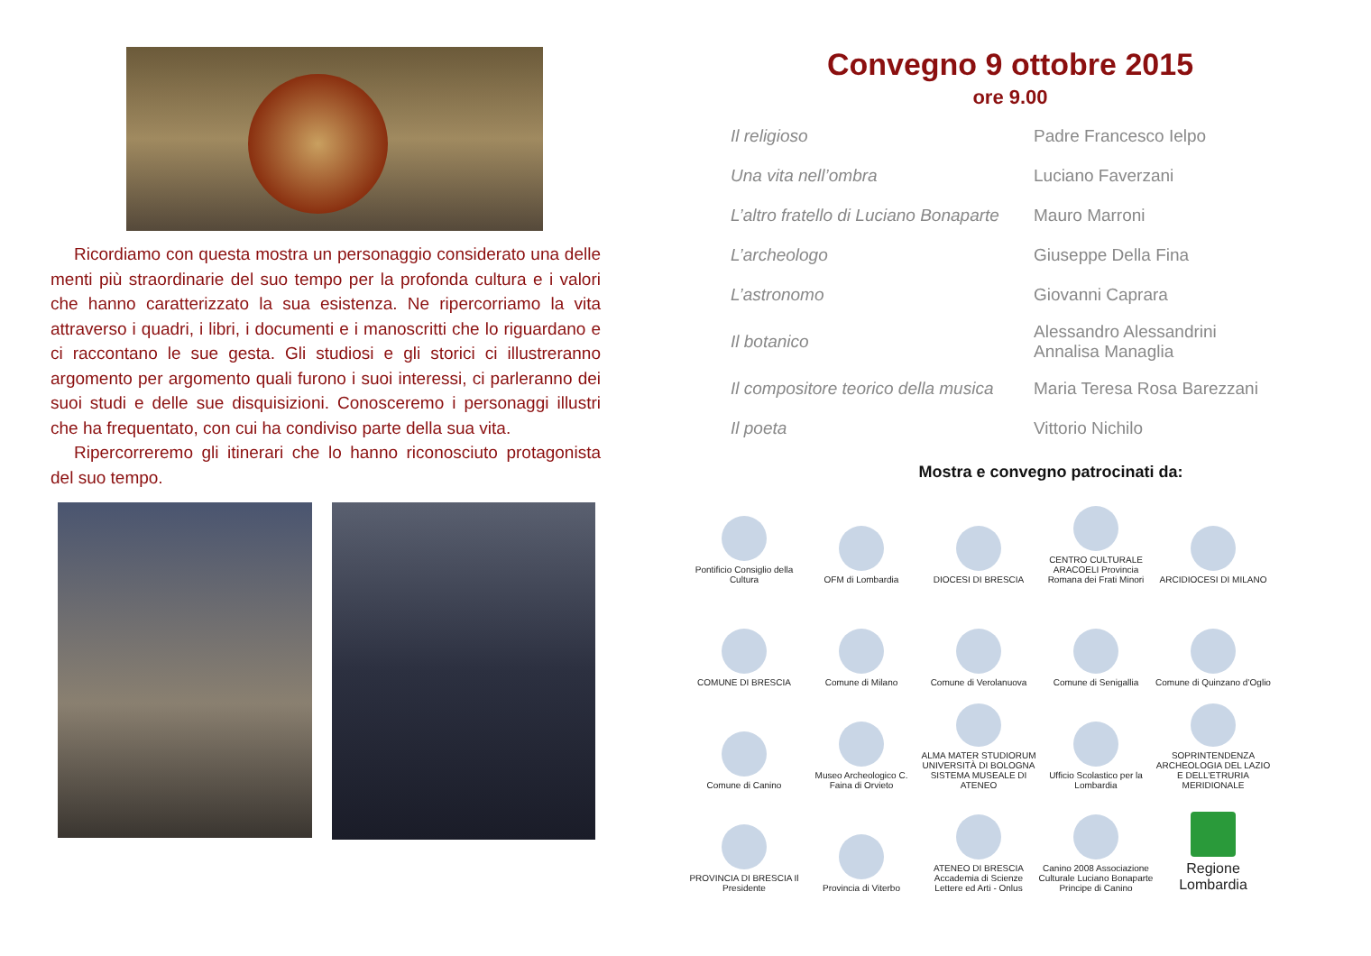Ricordiamo con questa mostra un personaggio considerato una delle menti più straordinarie del suo tempo per la profonda cultura e i valori che hanno caratterizzato la sua esistenza. Ne ripercorriamo la vita attraverso i quadri, i libri, i documenti e i manoscritti che lo riguardano e ci raccontano le sue gesta. Gli studiosi e gli storici ci illustreranno argomento per argomento quali furono i suoi interessi, ci parleranno dei suoi studi e delle sue disquisizioni. Conosceremo i personaggi illustri che ha frequentato, con cui ha condiviso parte della sua vita.
Ripercorreremo gli itinerari che lo hanno riconosciuto protagonista del suo tempo.
Convegno 9 ottobre 2015
ore 9.00
| Il religioso | Padre Francesco Ielpo |
| Una vita nell’ombra | Luciano Faverzani |
| L’altro fratello di Luciano Bonaparte | Mauro Marroni |
| L’archeologo | Giuseppe Della Fina |
| L’astronomo | Giovanni Caprara |
| Il botanico | Alessandro Alessandrini Annalisa Managlia |
| Il compositore teorico della musica | Maria Teresa Rosa Barezzani |
| Il poeta | Vittorio Nichilo |
Mostra e convegno patrocinati da:
Pontificio Consiglio della Cultura
OFM di Lombardia
DIOCESI DI BRESCIA
CENTRO CULTURALE ARACOELI Provincia Romana dei Frati Minori
ARCIDIOCESI DI MILANO
COMUNE DI BRESCIA
Comune di Milano
Comune di Verolanuova
Comune di Senigallia
Comune di Quinzano d’Oglio
Comune di Canino
Museo Archeologico C. Faina di Orvieto
ALMA MATER STUDIORUM UNIVERSITÀ DI BOLOGNA SISTEMA MUSEALE DI ATENEO
Ufficio Scolastico per la Lombardia
SOPRINTENDENZA ARCHEOLOGIA DEL LAZIO E DELL’ETRURIA MERIDIONALE
PROVINCIA DI BRESCIA Il Presidente
Provincia di Viterbo
ATENEO DI BRESCIA Accademia di Scienze Lettere ed Arti - Onlus
Canino 2008 Associazione Culturale Luciano Bonaparte Principe di Canino
Regione Lombardia